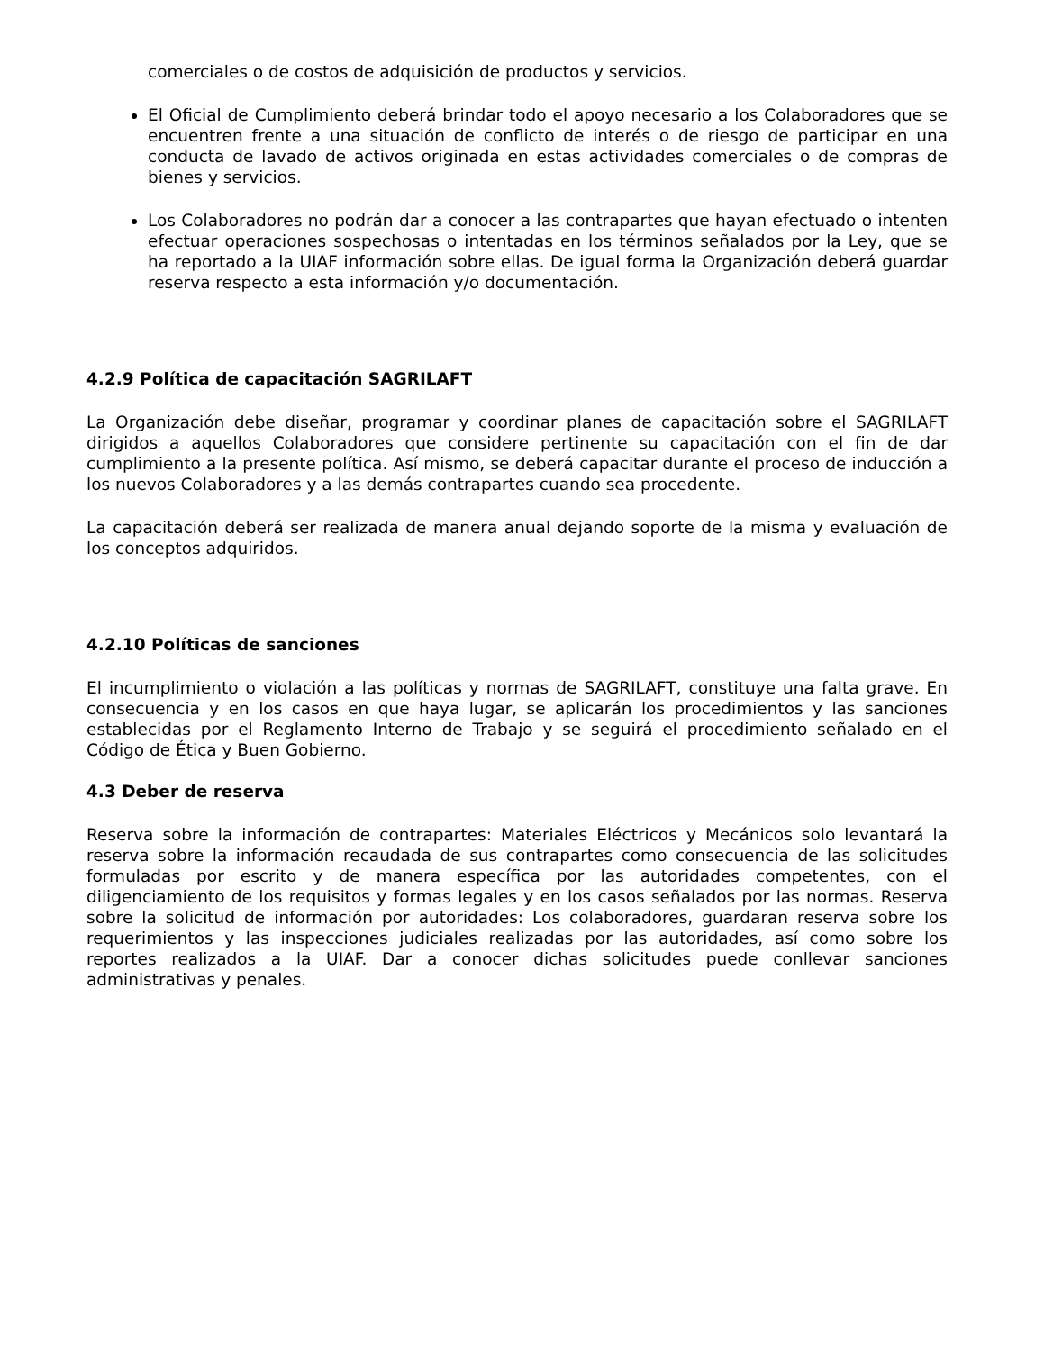comerciales o de costos de adquisición de productos y servicios.
El Oficial de Cumplimiento deberá brindar todo el apoyo necesario a los Colaboradores que se encuentren frente a una situación de conflicto de interés o de riesgo de participar en una conducta de lavado de activos originada en estas actividades comerciales o de compras de bienes y servicios.
Los Colaboradores no podrán dar a conocer a las contrapartes que hayan efectuado o intenten efectuar operaciones sospechosas o intentadas en los términos señalados por la Ley, que se ha reportado a la UIAF información sobre ellas. De igual forma la Organización deberá guardar reserva respecto a esta información y/o documentación.
4.2.9 Política de capacitación SAGRILAFT
La Organización debe diseñar, programar y coordinar planes de capacitación sobre el SAGRILAFT dirigidos a aquellos Colaboradores que considere pertinente su capacitación con el fin de dar cumplimiento a la presente política. Así mismo, se deberá capacitar durante el proceso de inducción a los nuevos Colaboradores y a las demás contrapartes cuando sea procedente.
La capacitación deberá ser realizada de manera anual dejando soporte de la misma y evaluación de los conceptos adquiridos.
4.2.10 Políticas de sanciones
El incumplimiento o violación a las políticas y normas de SAGRILAFT, constituye una falta grave. En consecuencia y en los casos en que haya lugar, se aplicarán los procedimientos y las sanciones establecidas por el Reglamento Interno de Trabajo y se seguirá el procedimiento señalado en el Código de Ética y Buen Gobierno.
4.3 Deber de reserva
Reserva sobre la información de contrapartes: Materiales Eléctricos y Mecánicos solo levantará la reserva sobre la información recaudada de sus contrapartes como consecuencia de las solicitudes formuladas por escrito y de manera específica por las autoridades competentes, con el diligenciamiento de los requisitos y formas legales y en los casos señalados por las normas. Reserva sobre la solicitud de información por autoridades: Los colaboradores, guardaran reserva sobre los requerimientos y las inspecciones judiciales realizadas por las autoridades, así como sobre los reportes realizados a la UIAF. Dar a conocer dichas solicitudes puede conllevar sanciones administrativas y penales.